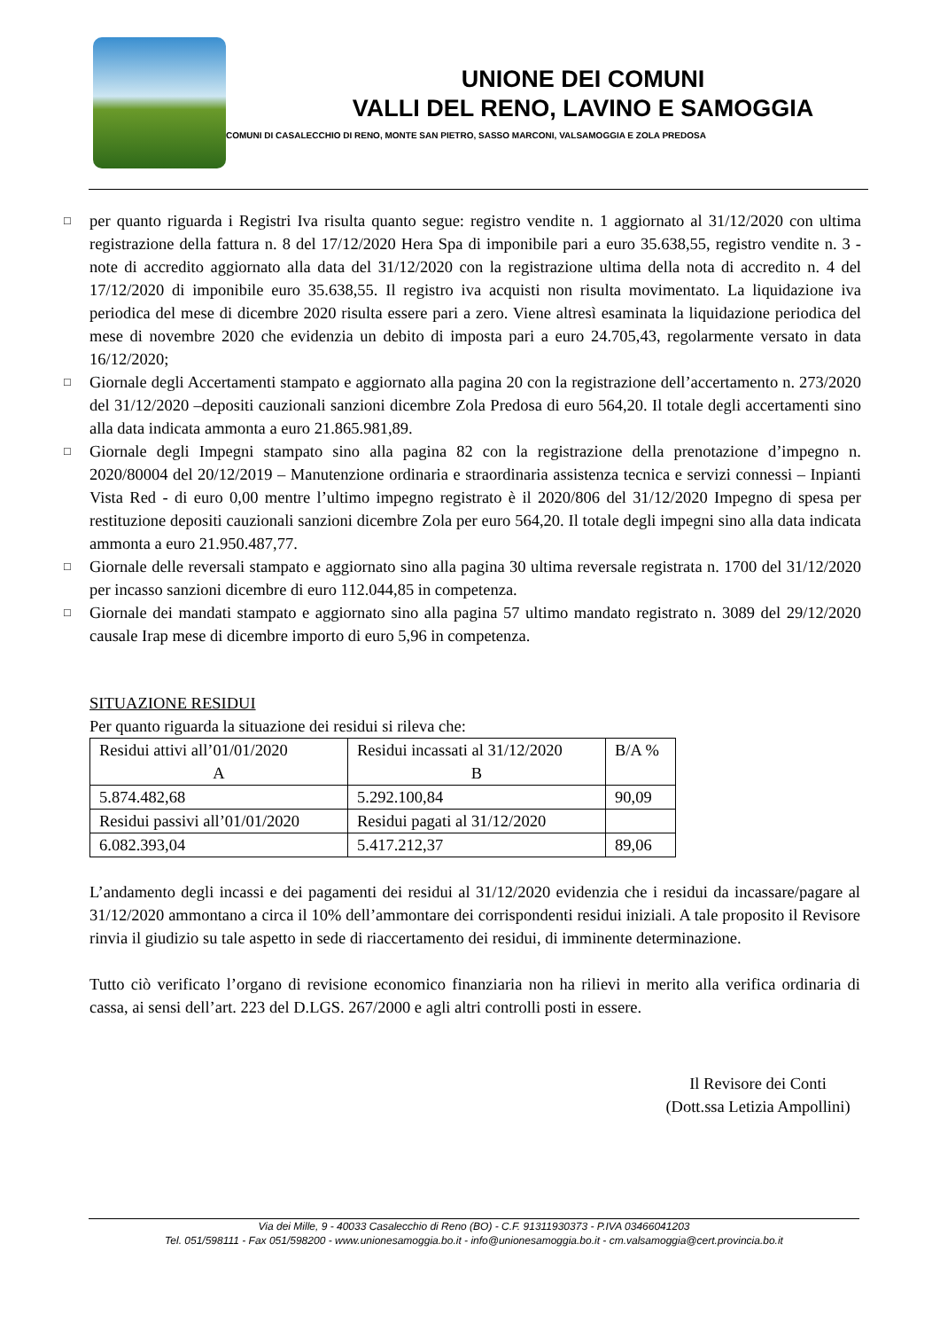UNIONE DEI COMUNI
VALLI DEL RENO, LAVINO E SAMOGGIA
COMUNI DI CASALECCHIO DI RENO, MONTE SAN PIETRO, SASSO MARCONI, VALSAMOGGIA E ZOLA PREDOSA
□ per quanto riguarda i Registri Iva risulta quanto segue: registro vendite n. 1 aggiornato al 31/12/2020 con ultima registrazione della fattura n. 8 del 17/12/2020 Hera Spa di imponibile pari a euro 35.638,55, registro vendite n. 3 - note di accredito aggiornato alla data del 31/12/2020 con la registrazione ultima della nota di accredito n. 4 del 17/12/2020 di imponibile euro 35.638,55. Il registro iva acquisti non risulta movimentato. La liquidazione iva periodica del mese di dicembre 2020 risulta essere pari a zero. Viene altresì esaminata la liquidazione periodica del mese di novembre 2020 che evidenzia un debito di imposta pari a euro 24.705,43, regolarmente versato in data 16/12/2020;
□ Giornale degli Accertamenti stampato e aggiornato alla pagina 20 con la registrazione dell’accertamento n. 273/2020 del 31/12/2020 –depositi cauzionali sanzioni dicembre Zola Predosa di euro 564,20. Il totale degli accertamenti sino alla data indicata ammonta a euro 21.865.981,89.
□ Giornale degli Impegni stampato sino alla pagina 82 con la registrazione della prenotazione d’impegno n. 2020/80004 del 20/12/2019 – Manutenzione ordinaria e straordinaria assistenza tecnica e servizi connessi – Inpianti Vista Red - di euro 0,00 mentre l’ultimo impegno registrato è il 2020/806 del 31/12/2020 Impegno di spesa per restituzione depositi cauzionali sanzioni dicembre Zola per euro 564,20. Il totale degli impegni sino alla data indicata ammonta a euro 21.950.487,77.
□ Giornale delle reversali stampato e aggiornato sino alla pagina 30 ultima reversale registrata n. 1700 del 31/12/2020 per incasso sanzioni dicembre di euro 112.044,85 in competenza.
□ Giornale dei mandati stampato e aggiornato sino alla pagina 57 ultimo mandato registrato n. 3089 del 29/12/2020 causale Irap mese di dicembre importo di euro 5,96 in competenza.
SITUAZIONE RESIDUI
Per quanto riguarda la situazione dei residui si rileva che:
| Residui attivi all’01/01/2020 A | Residui incassati al 31/12/2020 B | B/A % |
| 5.874.482,68 | 5.292.100,84 | 90,09 |
| Residui passivi all’01/01/2020 | Residui pagati al 31/12/2020 | |
| 6.082.393,04 | 5.417.212,37 | 89,06 |
L’andamento degli incassi e dei pagamenti dei residui al 31/12/2020 evidenzia che i residui da incassare/pagare al 31/12/2020 ammontano a circa il 10% dell’ammontare dei corrispondenti residui iniziali. A tale proposito il Revisore rinvia il giudizio su tale aspetto in sede di riaccertamento dei residui, di imminente determinazione.
Tutto ciò verificato l’organo di revisione economico finanziaria non ha rilievi in merito alla verifica ordinaria di cassa, ai sensi dell’art. 223 del D.LGS. 267/2000 e agli altri controlli posti in essere.
Il Revisore dei Conti
(Dott.ssa Letizia Ampollini)
Via dei Mille, 9 - 40033 Casalecchio di Reno (BO) - C.F. 91311930373 - P.IVA 03466041203
Tel. 051/598111 - Fax 051/598200 - www.unionesamoggia.bo.it - info@unionesamoggia.bo.it - cm.valsamoggia@cert.provincia.bo.it